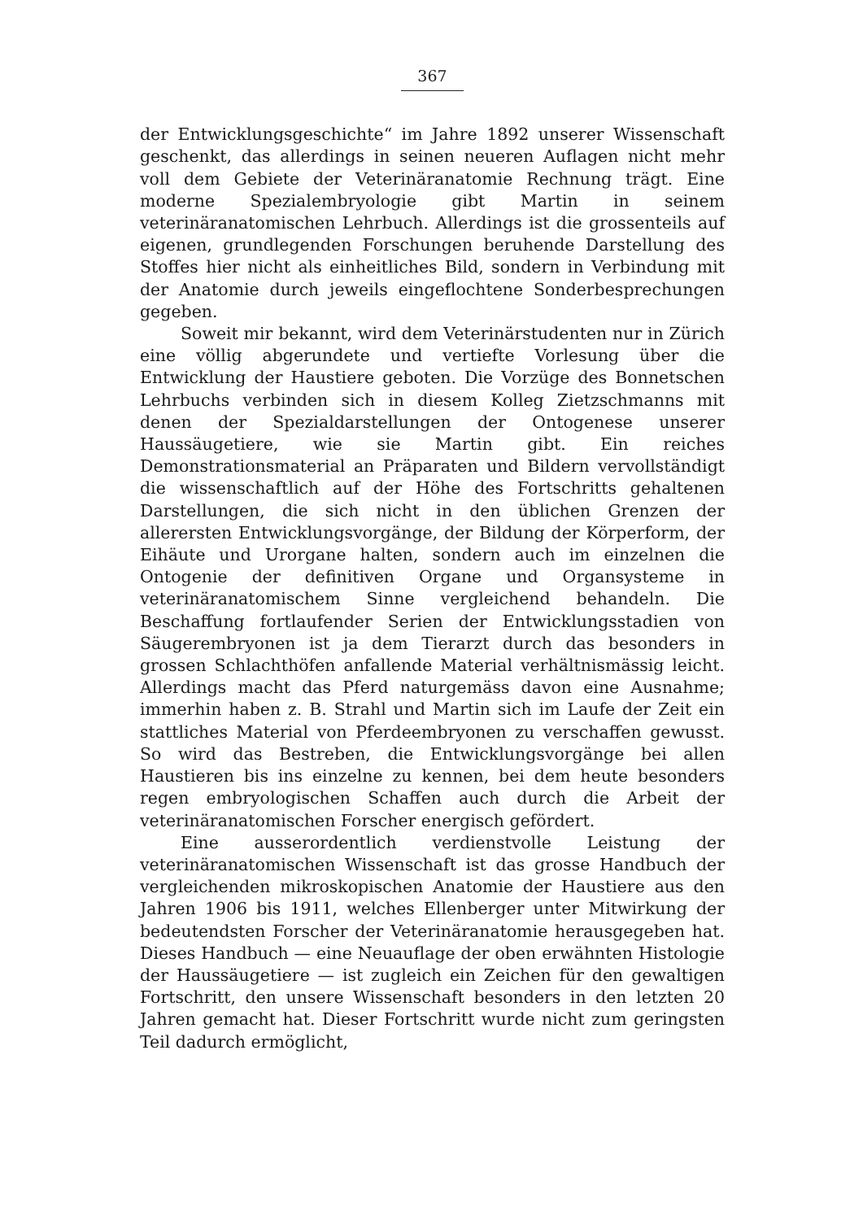367
der Entwicklungsgeschichte“ im Jahre 1892 unserer Wissenschaft geschenkt, das allerdings in seinen neueren Auflagen nicht mehr voll dem Gebiete der Veterinäranatomie Rechnung trägt. Eine moderne Spezialembryologie gibt Martin in seinem veterinäranatomischen Lehrbuch. Allerdings ist die grossenteils auf eigenen, grundlegenden Forschungen beruhende Darstellung des Stoffes hier nicht als einheitliches Bild, sondern in Verbindung mit der Anatomie durch jeweils eingeflochtene Sonderbesprechungen gegeben.
Soweit mir bekannt, wird dem Veterinärstudenten nur in Zürich eine völlig abgerundete und vertiefte Vorlesung über die Entwicklung der Haustiere geboten. Die Vorzüge des Bonnetschen Lehrbuchs verbinden sich in diesem Kolleg Zietzschmanns mit denen der Spezialdarstellungen der Ontogenese unserer Haussäugetiere, wie sie Martin gibt. Ein reiches Demonstrationsmaterial an Präparaten und Bildern vervollständigt die wissenschaftlich auf der Höhe des Fortschritts gehaltenen Darstellungen, die sich nicht in den üblichen Grenzen der allerersten Entwicklungsvorgänge, der Bildung der Körperform, der Eihäute und Urorgane halten, sondern auch im einzelnen die Ontogenie der definitiven Organe und Organsysteme in veterinäranatomischem Sinne vergleichend behandeln. Die Beschaffung fortlaufender Serien der Entwicklungsstadien von Säugerembryonen ist ja dem Tierarzt durch das besonders in grossen Schlachthöfen anfallende Material verhältnismässig leicht. Allerdings macht das Pferd naturgemäss davon eine Ausnahme; immerhin haben z. B. Strahl und Martin sich im Laufe der Zeit ein stattliches Material von Pferdeembryonen zu verschaffen gewusst. So wird das Bestreben, die Entwicklungsvorgänge bei allen Haustieren bis ins einzelne zu kennen, bei dem heute besonders regen embryologischen Schaffen auch durch die Arbeit der veterinäranatomischen Forscher energisch gefördert.
Eine ausserordentlich verdienstvolle Leistung der veterinäranatomischen Wissenschaft ist das grosse Handbuch der vergleichenden mikroskopischen Anatomie der Haustiere aus den Jahren 1906 bis 1911, welches Ellenberger unter Mitwirkung der bedeutendsten Forscher der Veterinäranatomie herausgegeben hat. Dieses Handbuch — eine Neuauflage der oben erwähnten Histologie der Haussäugetiere — ist zugleich ein Zeichen für den gewaltigen Fortschritt, den unsere Wissenschaft besonders in den letzten 20 Jahren gemacht hat. Dieser Fortschritt wurde nicht zum geringsten Teil dadurch ermöglicht,